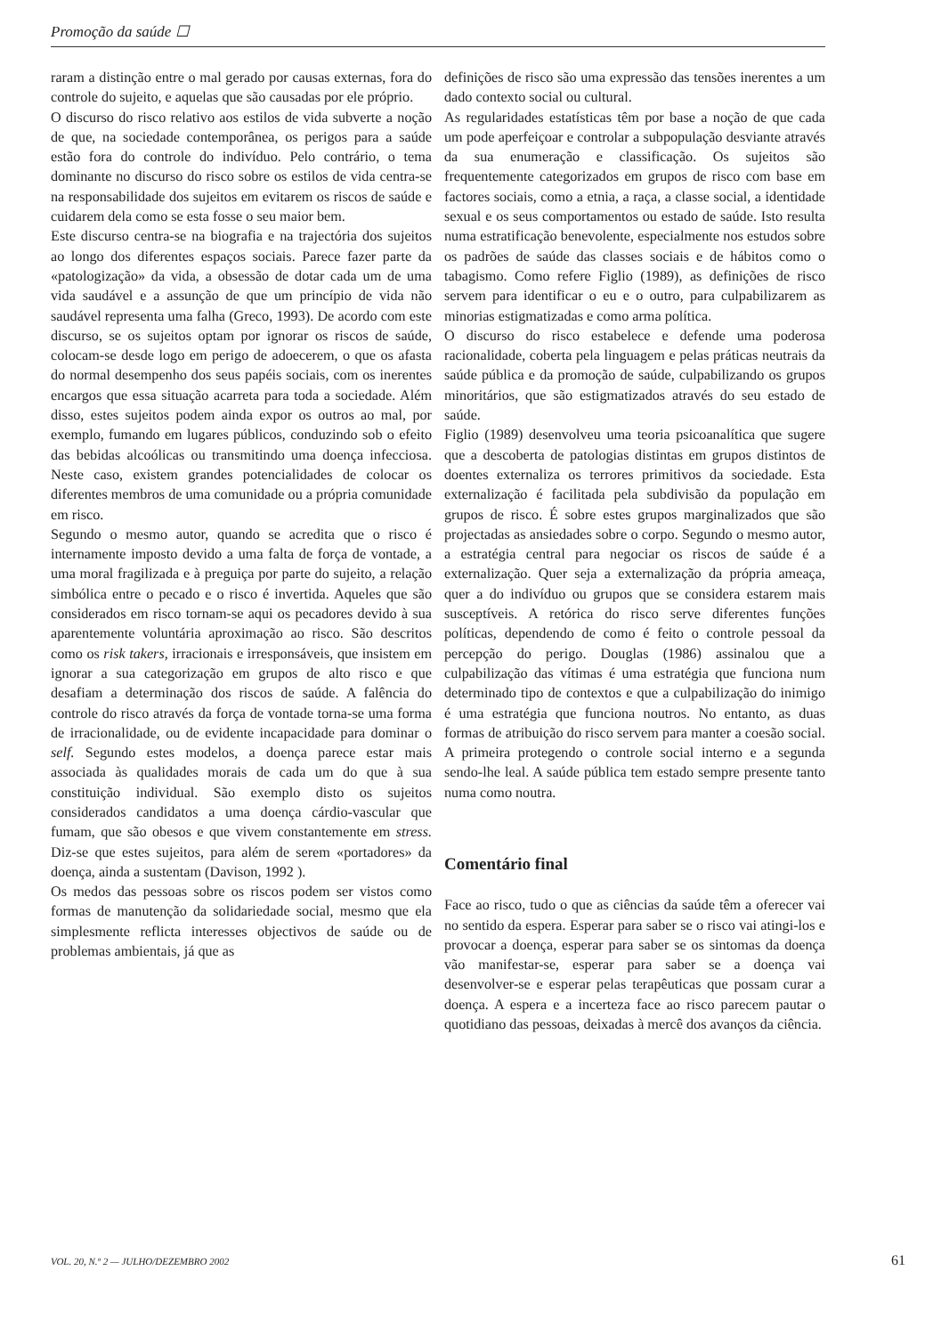Promoção da saúde ☐
raram a distinção entre o mal gerado por causas externas, fora do controle do sujeito, e aquelas que são causadas por ele próprio.
O discurso do risco relativo aos estilos de vida subverte a noção de que, na sociedade contemporânea, os perigos para a saúde estão fora do controle do indivíduo. Pelo contrário, o tema dominante no discurso do risco sobre os estilos de vida centra-se na responsabilidade dos sujeitos em evitarem os riscos de saúde e cuidarem dela como se esta fosse o seu maior bem.
Este discurso centra-se na biografia e na trajectória dos sujeitos ao longo dos diferentes espaços sociais. Parece fazer parte da «patologização» da vida, a obsessão de dotar cada um de uma vida saudável e a assunção de que um princípio de vida não saudável representa uma falha (Greco, 1993). De acordo com este discurso, se os sujeitos optam por ignorar os riscos de saúde, colocam-se desde logo em perigo de adoecerem, o que os afasta do normal desempenho dos seus papéis sociais, com os inerentes encargos que essa situação acarreta para toda a sociedade. Além disso, estes sujeitos podem ainda expor os outros ao mal, por exemplo, fumando em lugares públicos, conduzindo sob o efeito das bebidas alcoólicas ou transmitindo uma doença infecciosa. Neste caso, existem grandes potencialidades de colocar os diferentes membros de uma comunidade ou a própria comunidade em risco.
Segundo o mesmo autor, quando se acredita que o risco é internamente imposto devido a uma falta de força de vontade, a uma moral fragilizada e à preguiça por parte do sujeito, a relação simbólica entre o pecado e o risco é invertida. Aqueles que são considerados em risco tornam-se aqui os pecadores devido à sua aparentemente voluntária aproximação ao risco. São descritos como os risk takers, irracionais e irresponsáveis, que insistem em ignorar a sua categorização em grupos de alto risco e que desafiam a determinação dos riscos de saúde. A falência do controle do risco através da força de vontade torna-se uma forma de irracionalidade, ou de evidente incapacidade para dominar o self. Segundo estes modelos, a doença parece estar mais associada às qualidades morais de cada um do que à sua constituição individual. São exemplo disto os sujeitos considerados candidatos a uma doença cárdio-vascular que fumam, que são obesos e que vivem constantemente em stress. Diz-se que estes sujeitos, para além de serem «portadores» da doença, ainda a sustentam (Davison, 1992 ).
Os medos das pessoas sobre os riscos podem ser vistos como formas de manutenção da solidariedade social, mesmo que ela simplesmente reflicta interesses objectivos de saúde ou de problemas ambientais, já que as
definições de risco são uma expressão das tensões inerentes a um dado contexto social ou cultural.
As regularidades estatísticas têm por base a noção de que cada um pode aperfeiçoar e controlar a subpopulação desviante através da sua enumeração e classificação. Os sujeitos são frequentemente categorizados em grupos de risco com base em factores sociais, como a etnia, a raça, a classe social, a identidade sexual e os seus comportamentos ou estado de saúde. Isto resulta numa estratificação benevolente, especialmente nos estudos sobre os padrões de saúde das classes sociais e de hábitos como o tabagismo. Como refere Figlio (1989), as definições de risco servem para identificar o eu e o outro, para culpabilizarem as minorias estigmatizadas e como arma política.
O discurso do risco estabelece e defende uma poderosa racionalidade, coberta pela linguagem e pelas práticas neutrais da saúde pública e da promoção de saúde, culpabilizando os grupos minoritários, que são estigmatizados através do seu estado de saúde.
Figlio (1989) desenvolveu uma teoria psicoanalítica que sugere que a descoberta de patologias distintas em grupos distintos de doentes externaliza os terrores primitivos da sociedade. Esta externalização é facilitada pela subdivisão da população em grupos de risco. É sobre estes grupos marginalizados que são projectadas as ansiedades sobre o corpo. Segundo o mesmo autor, a estratégia central para negociar os riscos de saúde é a externalização. Quer seja a externalização da própria ameaça, quer a do indivíduo ou grupos que se considera estarem mais susceptíveis. A retórica do risco serve diferentes funções políticas, dependendo de como é feito o controle pessoal da percepção do perigo. Douglas (1986) assinalou que a culpabilização das vítimas é uma estratégia que funciona num determinado tipo de contextos e que a culpabilização do inimigo é uma estratégia que funciona noutros. No entanto, as duas formas de atribuição do risco servem para manter a coesão social. A primeira protegendo o controle social interno e a segunda sendo-lhe leal. A saúde pública tem estado sempre presente tanto numa como noutra.
Comentário final
Face ao risco, tudo o que as ciências da saúde têm a oferecer vai no sentido da espera. Esperar para saber se o risco vai atingi-los e provocar a doença, esperar para saber se os sintomas da doença vão manifestar-se, esperar para saber se a doença vai desenvolver-se e esperar pelas terapêuticas que possam curar a doença. A espera e a incerteza face ao risco parecem pautar o quotidiano das pessoas, deixadas à mercê dos avanços da ciência.
VOL. 20, N.º 2 — JULHO/DEZEMBRO 2002 61